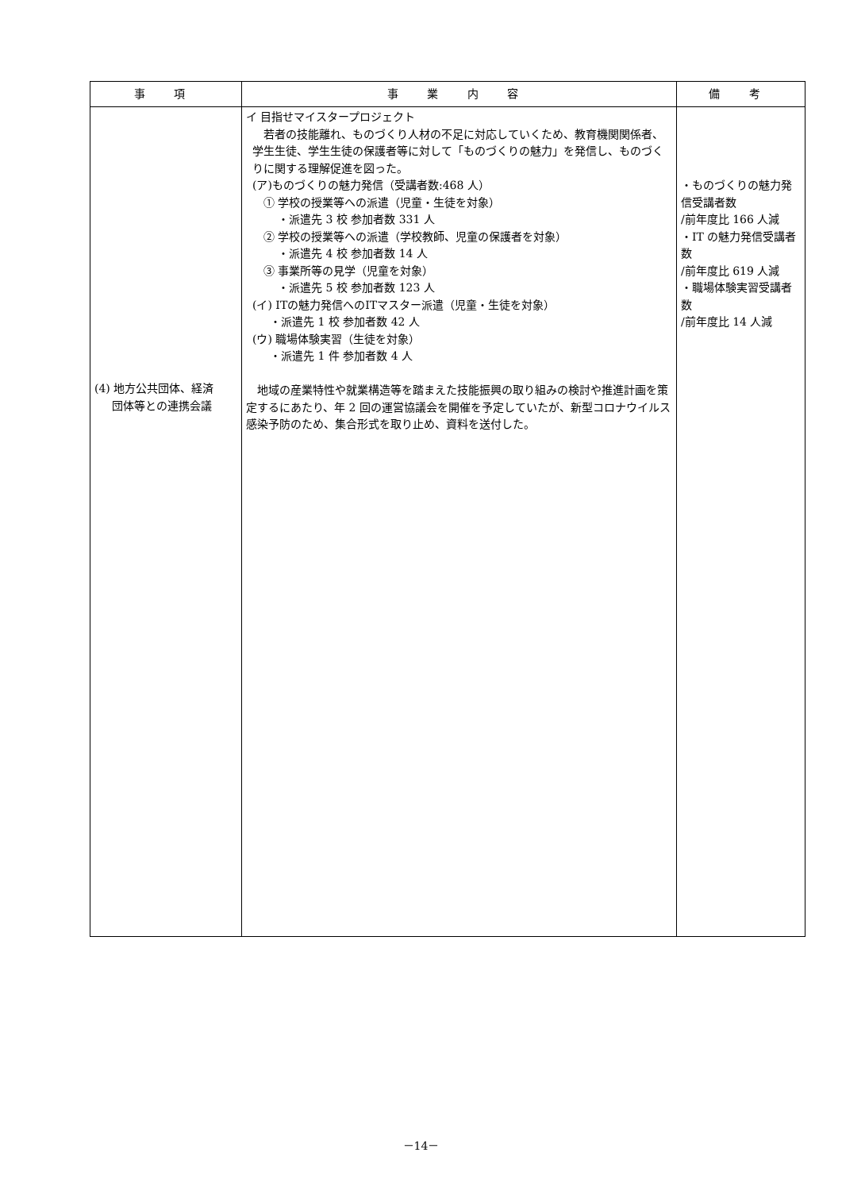| 事 項 | 事 業 内 容 | 備 考 |
| --- | --- | --- |
| (4) 地方公共団体、経済 団体等との連携会議 | イ 目指せマイスタープロジェクト 若者の技能離れ、ものづくり人材の不足に対応していくため、教育機関関係者、学生生徒、学生生徒の保護者等に対して「ものづくりの魅力」を発信し、ものづくりに関する理解促進を図った。 (ア)ものづくりの魅力発信（受講者数:468 人） ① 学校の授業等への派遣（児童・生徒を対象） ・派遣先 3 校 参加者数 331 人 ② 学校の授業等への派遣（学校教師、児童の保護者を対象） ・派遣先 4 校 参加者数 14 人 ③ 事業所等の見学（児童を対象） ・派遣先 5 校 参加者数 123 人 (イ) ITの魅力発信へのITマスター派遣（児童・生徒を対象） ・派遣先 1 校 参加者数 42 人 (ウ) 職場体験実習（生徒を対象） ・派遣先 1 件 参加者数 4 人 地域の産業特性や就業構造等を踏まえた技能振興の取り組みの検討や推進計画を策定するにあたり、年 2 回の運営協議会を開催を予定していたが、新型コロナウイルス感染予防のため、集合形式を取り止め、資料を送付した。 | ・ものづくりの魅力発信受講者数 /前年度比 166 人減 ・IT の魅力発信受講者数 /前年度比 619 人減 ・職場体験実習受講者数 /前年度比 14 人減 |
－14－